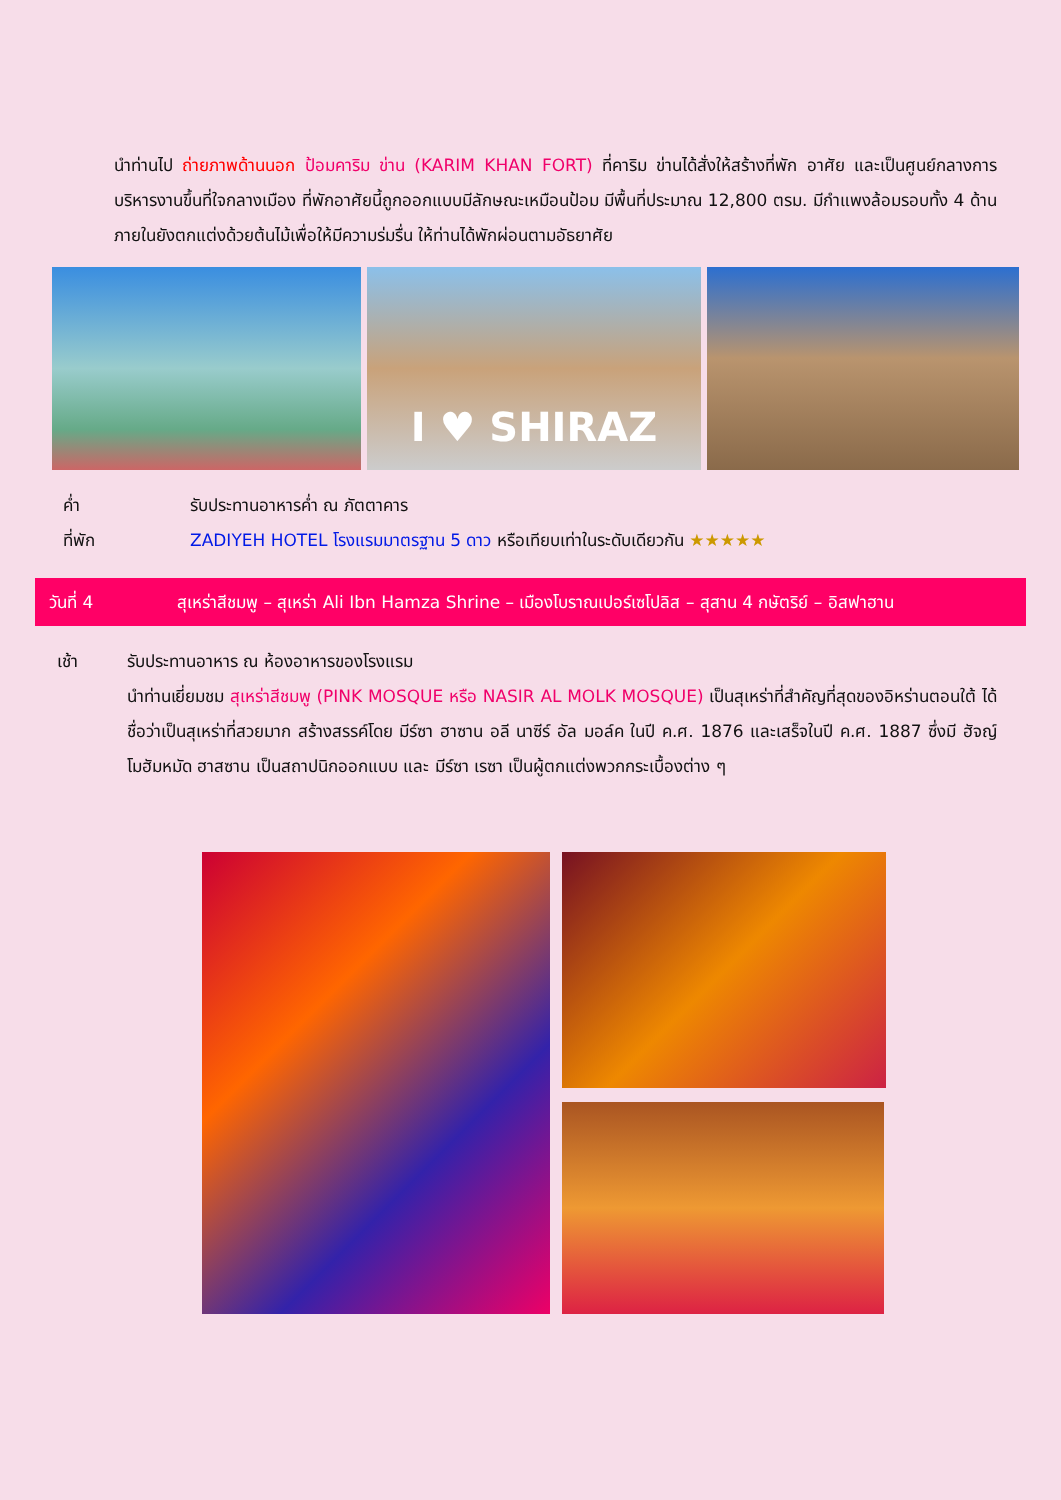นำท่านไป ถ่ายภาพด้านนอก ป้อมคาริม ข่าน (KARIM KHAN FORT) ที่คาริม ข่านได้สั่งให้สร้างที่พัก อาศัย และเป็นศูนย์กลางการบริหารงานขึ้นที่ใจกลางเมือง ที่พักอาศัยนี้ถูกออกแบบมีลักษณะเหมือนป้อม มีพื้นที่ประมาณ 12,800 ตรม. มีกำแพงล้อมรอบทั้ง 4 ด้าน ภายในยังตกแต่งด้วยต้นไม้เพื่อให้มีความร่มรื่น ให้ท่านได้พักผ่อนตามอัธยาศัย
I ♥ SHIRAZ
ค่ำ รับประทานอาหารค่ำ ณ ภัตตาคาร
ที่พัก ZADIYEH HOTEL โรงแรมมาตรฐาน 5 ดาว หรือเทียบเท่าในระดับเดียวกัน ★★★★★
วันที่ 4 สุเหร่าสีชมพู – สุเหร่า Ali Ibn Hamza Shrine – เมืองโบราณเปอร์เซโปลิส – สุสาน 4 กษัตริย์ – อิสฟาฮาน
เช้า รับประทานอาหาร ณ ห้องอาหารของโรงแรม
นำท่านเยี่ยมชม สุเหร่าสีชมพู (PINK MOSQUE หรือ NASIR AL MOLK MOSQUE) เป็นสุเหร่าที่สำคัญที่สุดของอิหร่านตอนใต้ ได้ชื่อว่าเป็นสุเหร่าที่สวยมาก สร้างสรรค์โดย มีร์ซา ฮาซาน อลี นาซีร์ อัล มอล์ค ในปี ค.ศ. 1876 และเสร็จในปี ค.ศ. 1887 ซึ่งมี ฮัจญ์ โมฮัมหมัด ฮาสซาน เป็นสถาปนิกออกแบบ และ มีร์ซา เรซา เป็นผู้ตกแต่งพวกกระเบื้องต่าง ๆ